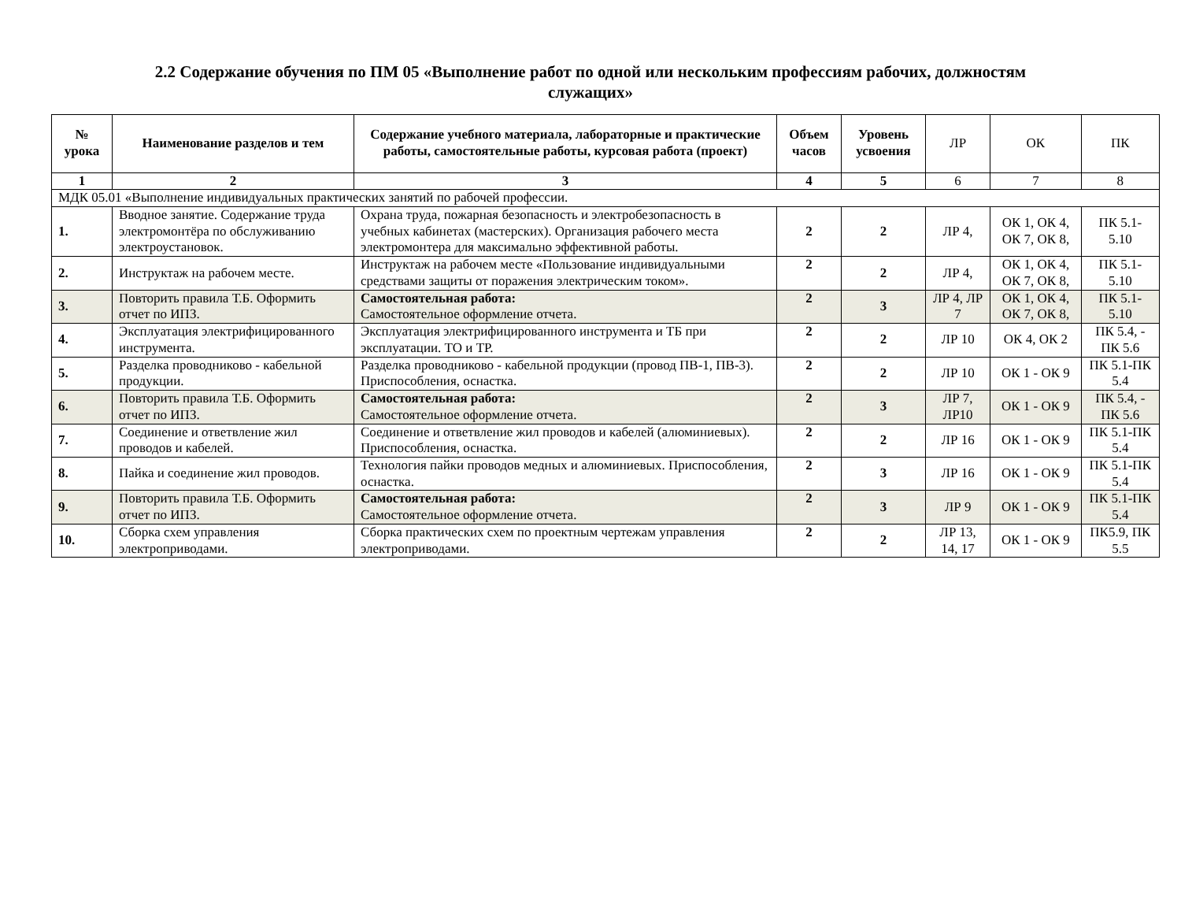2.2 Содержание обучения по ПМ 05 «Выполнение работ по одной или нескольким профессиям рабочих, должностям служащих»
| № урока | Наименование разделов и тем | Содержание учебного материала, лабораторные и практические работы, самостоятельные работы, курсовая работа (проект) | Объем часов | Уровень усвоения | ЛР | ОК | ПК |
| --- | --- | --- | --- | --- | --- | --- | --- |
| 1 | 2 | 3 | 4 | 5 | 6 | 7 | 8 |
| МДК 05.01 «Выполнение индивидуальных практических занятий по рабочей профессии. | | | | | | | |
| 1. | Вводное занятие. Содержание труда электромонтёра по обслуживанию электроустановок. | Охрана труда, пожарная безопасность и электробезопасность в учебных кабинетах (мастерских). Организация рабочего места электромонтера для максимально эффективной работы. | 2 | 2 | ЛР 4, | ОК 1, ОК 4, ОК 7, ОК 8, | ПК 5.1-5.10 |
| 2. | Инструктаж на рабочем месте. | Инструктаж на рабочем месте «Пользование индивидуальными средствами защиты от поражения электрическим током». | 2 | 2 | ЛР 4, | ОК 1, ОК 4, ОК 7, ОК 8, | ПК 5.1-5.10 |
| 3. | Повторить правила Т.Б. Оформить отчет по ИПЗ. | Самостоятельная работа: Самостоятельное оформление отчета. | 2 | 3 | ЛР 4, ЛР 7 | ОК 1, ОК 4, ОК 7, ОК 8, | ПК 5.1-5.10 |
| 4. | Эксплуатация электрифицированного инструмента. | Эксплуатация электрифицированного инструмента и ТБ при эксплуатации. ТО и ТР. | 2 | 2 | ЛР 10 | ОК 4, ОК 2 | ПК 5.4, - ПК 5.6 |
| 5. | Разделка проводниково - кабельной продукции. | Разделка проводниково - кабельной продукции (провод ПВ-1, ПВ-3). Приспособления, оснастка. | 2 | 2 | ЛР 10 | ОК 1 - ОК 9 | ПК 5.1-ПК 5.4 |
| 6. | Повторить правила Т.Б. Оформить отчет по ИПЗ. | Самостоятельная работа: Самостоятельное оформление отчета. | 2 | 3 | ЛР 7, ЛР10 | ОК 1 - ОК 9 | ПК 5.4, - ПК 5.6 |
| 7. | Соединение и ответвление жил проводов и кабелей. | Соединение и ответвление жил проводов и кабелей (алюминиевых). Приспособления, оснастка. | 2 | 2 | ЛР 16 | ОК 1 - ОК 9 | ПК 5.1-ПК 5.4 |
| 8. | Пайка и соединение жил проводов. | Технология пайки проводов медных и алюминиевых. Приспособления, оснастка. | 2 | 3 | ЛР 16 | ОК 1 - ОК 9 | ПК 5.1-ПК 5.4 |
| 9. | Повторить правила Т.Б. Оформить отчет по ИПЗ. | Самостоятельная работа: Самостоятельное оформление отчета. | 2 | 3 | ЛР 9 | ОК 1 - ОК 9 | ПК 5.1-ПК 5.4 |
| 10. | Сборка схем управления электроприводами. | Сборка практических схем по проектным чертежам управления электроприводами. | 2 | 2 | ЛР 13, 14, 17 | ОК 1 - ОК 9 | ПК5.9, ПК 5.5 |